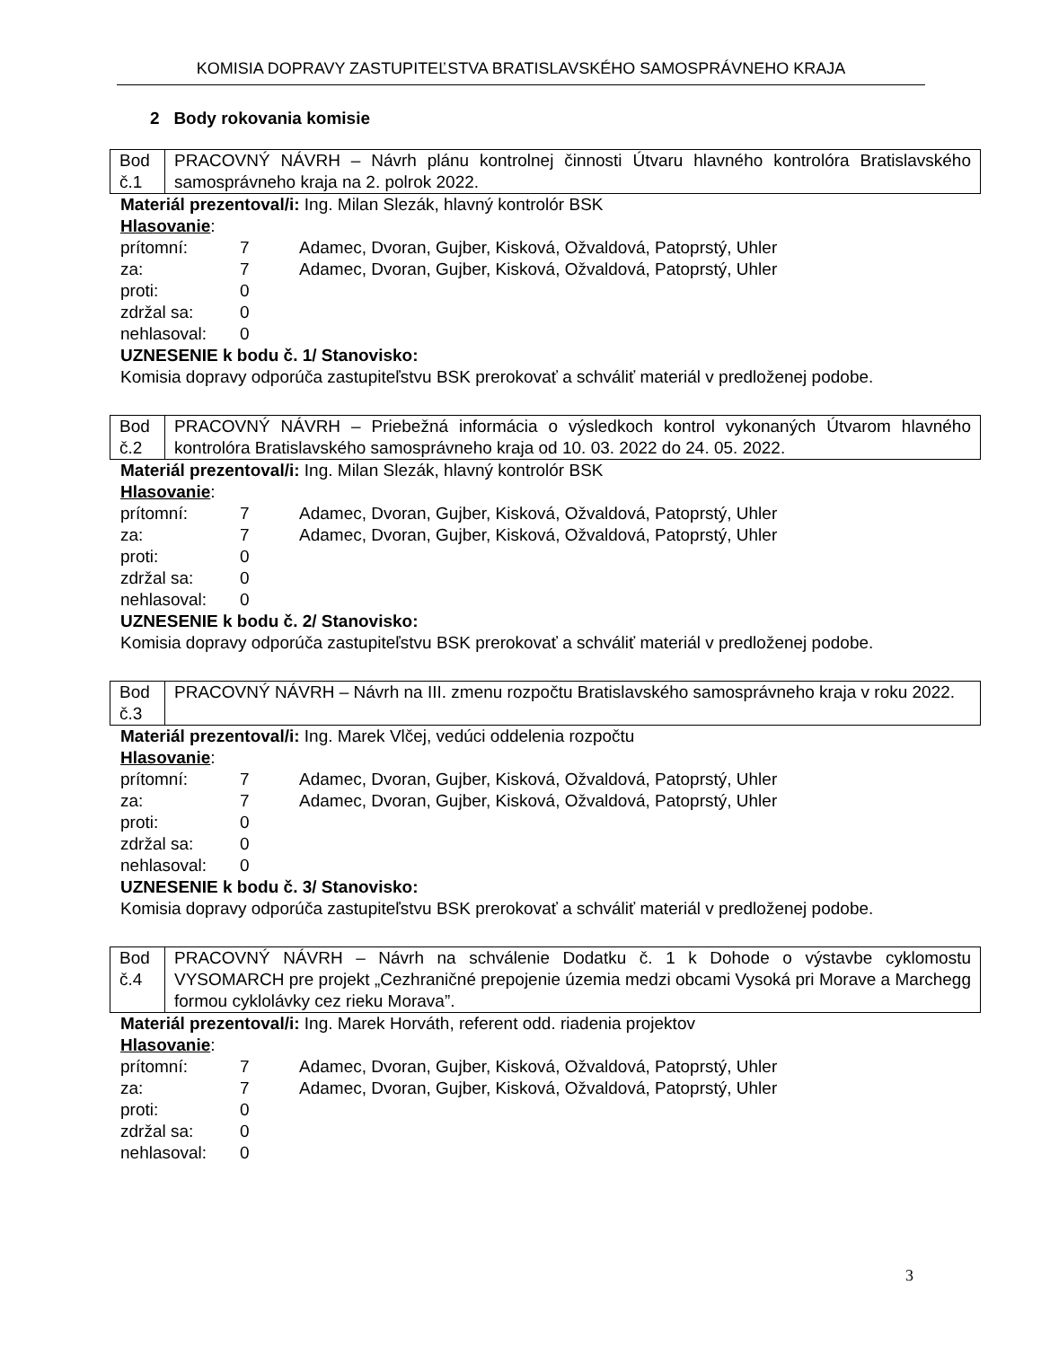KOMISIA DOPRAVY ZASTUPITEĽSTVA BRATISLAVSKÉHO SAMOSPRÁVNEHO KRAJA
2 Body rokovania komisie
| Bod č.1 | PRACOVNÝ NÁVRH – Návrh plánu kontrolnej činnosti Útvaru hlavného kontrolóra Bratislavského samosprávneho kraja na 2. polrok 2022. |
Materiál prezentoval/i: Ing. Milan Slezák, hlavný kontrolór BSK
Hlasovanie:
| prítomní: | 7 | Adamec, Dvoran, Gujber, Kisková, Ožvaldová, Patoprstý, Uhler |
| za: | 7 | Adamec, Dvoran, Gujber, Kisková, Ožvaldová, Patoprstý, Uhler |
| proti: | 0 | |
| zdržal sa: | 0 | |
| nehlasoval: | 0 | |
UZNESENIE k bodu č. 1/ Stanovisko:
Komisia dopravy odporúča zastupiteľstvu BSK prerokovať a schváliť materiál v predloženej podobe.
| Bod č.2 | PRACOVNÝ NÁVRH – Priebežná informácia o výsledkoch kontrol vykonaných Útvarom hlavného kontrolóra Bratislavského samosprávneho kraja od 10. 03. 2022 do 24. 05. 2022. |
Materiál prezentoval/i: Ing. Milan Slezák, hlavný kontrolór BSK
Hlasovanie:
| prítomní: | 7 | Adamec, Dvoran, Gujber, Kisková, Ožvaldová, Patoprstý, Uhler |
| za: | 7 | Adamec, Dvoran, Gujber, Kisková, Ožvaldová, Patoprstý, Uhler |
| proti: | 0 | |
| zdržal sa: | 0 | |
| nehlasoval: | 0 | |
UZNESENIE k bodu č. 2/ Stanovisko:
Komisia dopravy odporúča zastupiteľstvu BSK prerokovať a schváliť materiál v predloženej podobe.
| Bod č.3 | PRACOVNÝ NÁVRH – Návrh na III. zmenu rozpočtu Bratislavského samosprávneho kraja v roku 2022. |
Materiál prezentoval/i: Ing. Marek Vlčej, vedúci oddelenia rozpočtu
Hlasovanie:
| prítomní: | 7 | Adamec, Dvoran, Gujber, Kisková, Ožvaldová, Patoprstý, Uhler |
| za: | 7 | Adamec, Dvoran, Gujber, Kisková, Ožvaldová, Patoprstý, Uhler |
| proti: | 0 | |
| zdržal sa: | 0 | |
| nehlasoval: | 0 | |
UZNESENIE k bodu č. 3/ Stanovisko:
Komisia dopravy odporúča zastupiteľstvu BSK prerokovať a schváliť materiál v predloženej podobe.
| Bod č.4 | PRACOVNÝ NÁVRH – Návrh na schválenie Dodatku č. 1 k Dohode o výstavbe cyklomostu VYSOMARCH pre projekt „Cezhraničné prepojenie územia medzi obcami Vysoká pri Morave a Marchegg formou cyklolávky cez rieku Morava”. |
Materiál prezentoval/i: Ing. Marek Horváth, referent odd. riadenia projektov
Hlasovanie:
| prítomní: | 7 | Adamec, Dvoran, Gujber, Kisková, Ožvaldová, Patoprstý, Uhler |
| za: | 7 | Adamec, Dvoran, Gujber, Kisková, Ožvaldová, Patoprstý, Uhler |
| proti: | 0 | |
| zdržal sa: | 0 | |
| nehlasoval: | 0 | |
3